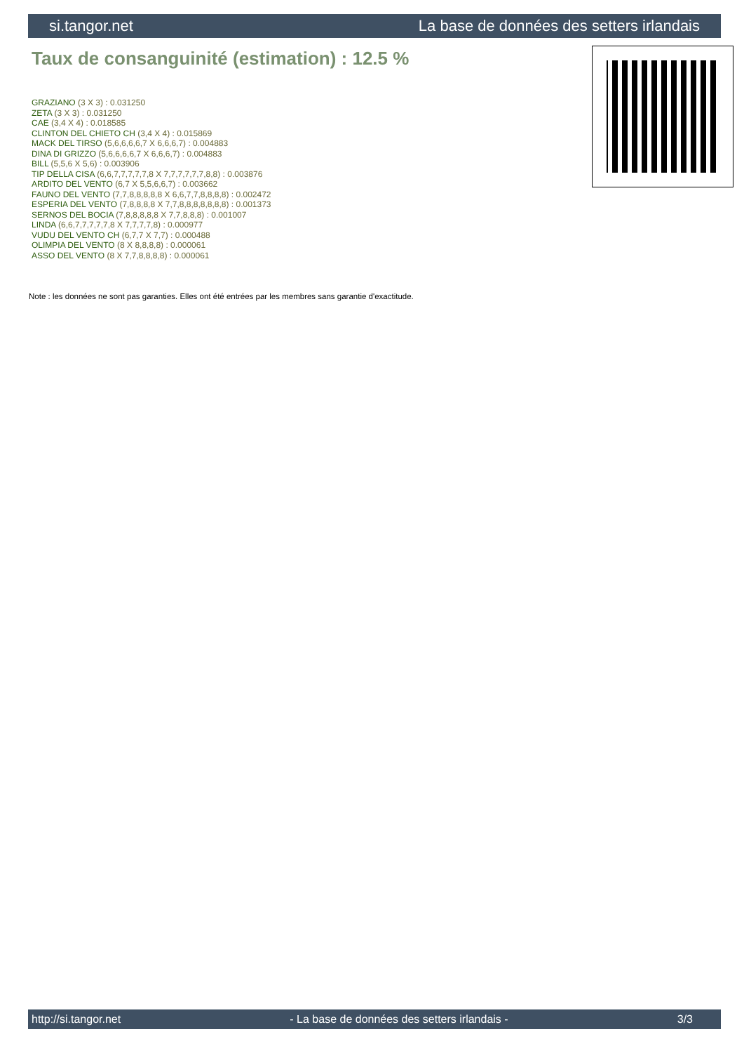si.tangor.net La base de données des setters irlandais
Taux de consanguinité (estimation) : 12.5 %
GRAZIANO (3 X 3) : 0.031250
ZETA (3 X 3) : 0.031250
CAE (3,4 X 4) : 0.018585
CLINTON DEL CHIETO CH (3,4 X 4) : 0.015869
MACK DEL TIRSO (5,6,6,6,6,7 X 6,6,6,7) : 0.004883
DINA DI GRIZZO (5,6,6,6,6,7 X 6,6,6,7) : 0.004883
BILL (5,5,6 X 5,6) : 0.003906
TIP DELLA CISA (6,6,7,7,7,7,7,8 X 7,7,7,7,7,7,8,8) : 0.003876
ARDITO DEL VENTO (6,7 X 5,5,6,6,7) : 0.003662
FAUNO DEL VENTO (7,7,8,8,8,8,8 X 6,6,7,7,8,8,8,8) : 0.002472
ESPERIA DEL VENTO (7,8,8,8,8 X 7,7,8,8,8,8,8,8,8) : 0.001373
SERNOS DEL BOCIA (7,8,8,8,8,8 X 7,7,8,8,8) : 0.001007
LINDA (6,6,7,7,7,7,7,8 X 7,7,7,7,8) : 0.000977
VUDU DEL VENTO CH (6,7,7 X 7,7) : 0.000488
OLIMPIA DEL VENTO (8 X 8,8,8,8) : 0.000061
ASSO DEL VENTO (8 X 7,7,8,8,8,8) : 0.000061
Note : les données ne sont pas garanties. Elles ont été entrées par les membres sans garantie d'exactitude.
http://si.tangor.net - La base de données des setters irlandais - 3/3